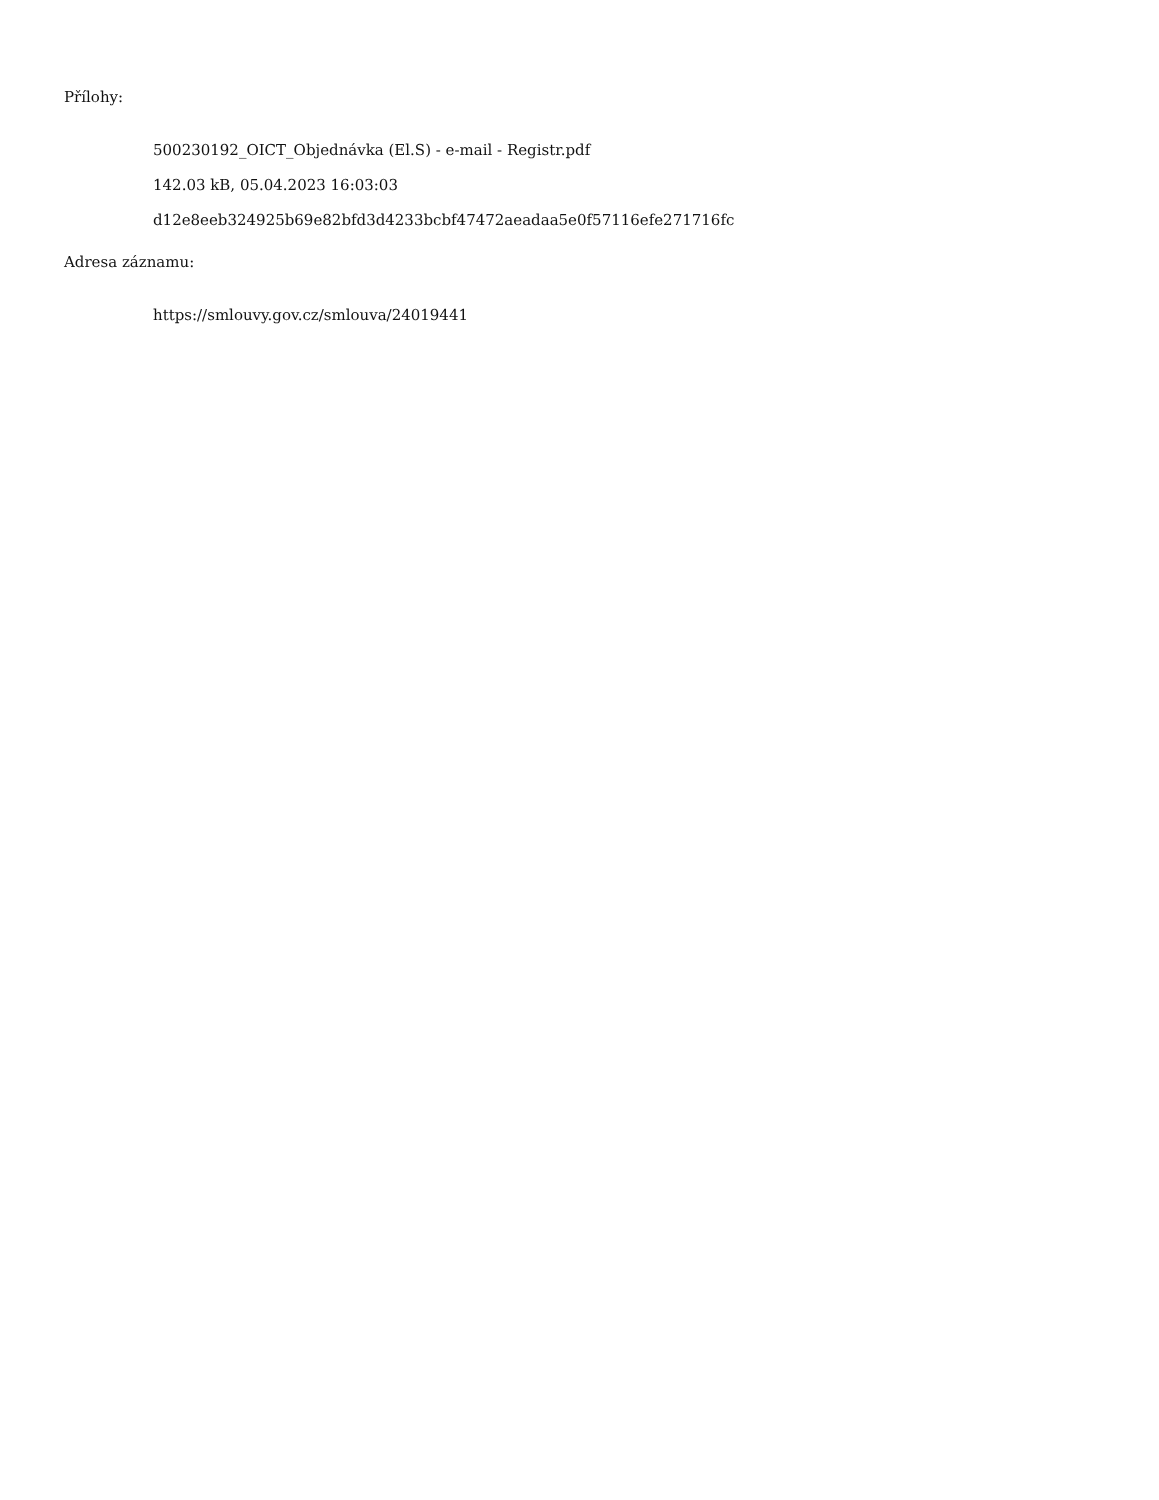Přílohy:
500230192_OICT_Objednávka (El.S) - e-mail - Registr.pdf
142.03 kB, 05.04.2023 16:03:03
d12e8eeb324925b69e82bfd3d4233bcbf47472aeadaa5e0f57116efe271716fc
Adresa záznamu:
https://smlouvy.gov.cz/smlouva/24019441